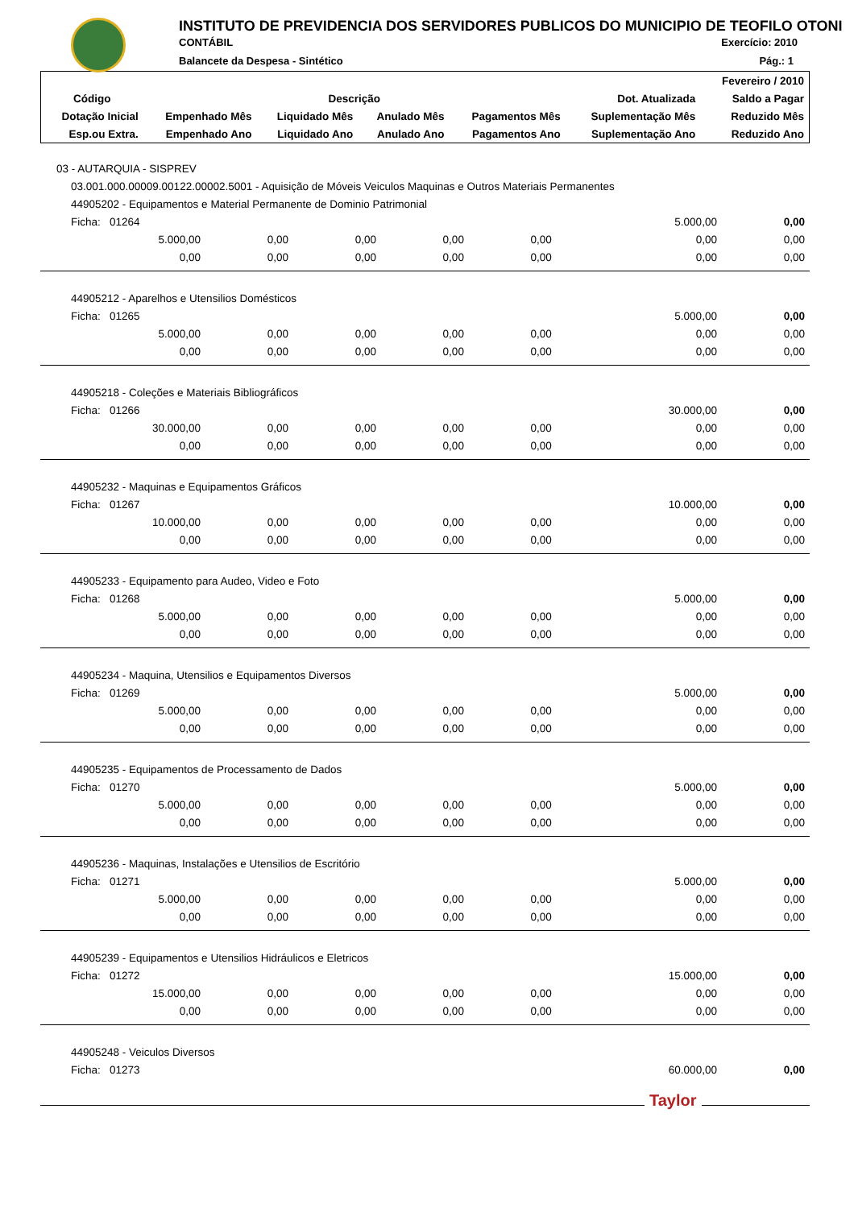INSTITUTO DE PREVIDENCIA DOS SERVIDORES PUBLICOS DO MUNICIPIO DE TEOFILO OTONI
CONTÁBIL Exercício: 2010
Balancete da Despesa - Sintético
Pág.: 1
| | | | | | | Fevereiro / 2010 |
| --- | --- | --- | --- | --- | --- | --- |
| Código | Descrição | | | | Dot. Atualizada | Saldo a Pagar |
| Dotação Inicial | Empenhado Mês | Liquidado Mês | Anulado Mês | Pagamentos Mês | Suplementação Mês | Reduzido Mês |
| Esp.ou Extra. | Empenhado Ano | Liquidado Ano | Anulado Ano | Pagamentos Ano | Suplementação Ano | Reduzido Ano |
| 03 - AUTARQUIA - SISPREV | | | | | | |
| 03.001.000.00009.00122.00002.5001 - Aquisição de Móveis Veiculos Maquinas e Outros Materiais Permanentes | | | | | | |
| 44905202 - Equipamentos e Material Permanente de Dominio Patrimonial | | | | | | |
| Ficha: 01264 | | | | | 5.000,00 | 0,00 |
| 5.000,00 | 0,00 | 0,00 | 0,00 | 0,00 | 0,00 | 0,00 |
| 0,00 | 0,00 | 0,00 | 0,00 | 0,00 | 0,00 | 0,00 |
| 44905212 - Aparelhos e Utensilios Domésticos | | | | | | |
| Ficha: 01265 | | | | | 5.000,00 | 0,00 |
| 5.000,00 | 0,00 | 0,00 | 0,00 | 0,00 | 0,00 | 0,00 |
| 0,00 | 0,00 | 0,00 | 0,00 | 0,00 | 0,00 | 0,00 |
| 44905218 - Coleções e Materiais Bibliográficos | | | | | | |
| Ficha: 01266 | | | | | 30.000,00 | 0,00 |
| 30.000,00 | 0,00 | 0,00 | 0,00 | 0,00 | 0,00 | 0,00 |
| 0,00 | 0,00 | 0,00 | 0,00 | 0,00 | 0,00 | 0,00 |
| 44905232 - Maquinas e Equipamentos Gráficos | | | | | | |
| Ficha: 01267 | | | | | 10.000,00 | 0,00 |
| 10.000,00 | 0,00 | 0,00 | 0,00 | 0,00 | 0,00 | 0,00 |
| 0,00 | 0,00 | 0,00 | 0,00 | 0,00 | 0,00 | 0,00 |
| 44905233 - Equipamento para Audeo, Video e Foto | | | | | | |
| Ficha: 01268 | | | | | 5.000,00 | 0,00 |
| 5.000,00 | 0,00 | 0,00 | 0,00 | 0,00 | 0,00 | 0,00 |
| 0,00 | 0,00 | 0,00 | 0,00 | 0,00 | 0,00 | 0,00 |
| 44905234 - Maquina, Utensilios e Equipamentos Diversos | | | | | | |
| Ficha: 01269 | | | | | 5.000,00 | 0,00 |
| 5.000,00 | 0,00 | 0,00 | 0,00 | 0,00 | 0,00 | 0,00 |
| 0,00 | 0,00 | 0,00 | 0,00 | 0,00 | 0,00 | 0,00 |
| 44905235 - Equipamentos de Processamento de Dados | | | | | | |
| Ficha: 01270 | | | | | 5.000,00 | 0,00 |
| 5.000,00 | 0,00 | 0,00 | 0,00 | 0,00 | 0,00 | 0,00 |
| 0,00 | 0,00 | 0,00 | 0,00 | 0,00 | 0,00 | 0,00 |
| 44905236 - Maquinas, Instalações e Utensilios de Escritório | | | | | | |
| Ficha: 01271 | | | | | 5.000,00 | 0,00 |
| 5.000,00 | 0,00 | 0,00 | 0,00 | 0,00 | 0,00 | 0,00 |
| 0,00 | 0,00 | 0,00 | 0,00 | 0,00 | 0,00 | 0,00 |
| 44905239 - Equipamentos e Utensilios Hidráulicos e Eletricos | | | | | | |
| Ficha: 01272 | | | | | 15.000,00 | 0,00 |
| 15.000,00 | 0,00 | 0,00 | 0,00 | 0,00 | 0,00 | 0,00 |
| 0,00 | 0,00 | 0,00 | 0,00 | 0,00 | 0,00 | 0,00 |
| 44905248 - Veiculos Diversos | | | | | | |
| Ficha: 01273 | | | | | 60.000,00 | 0,00 |
Taylor